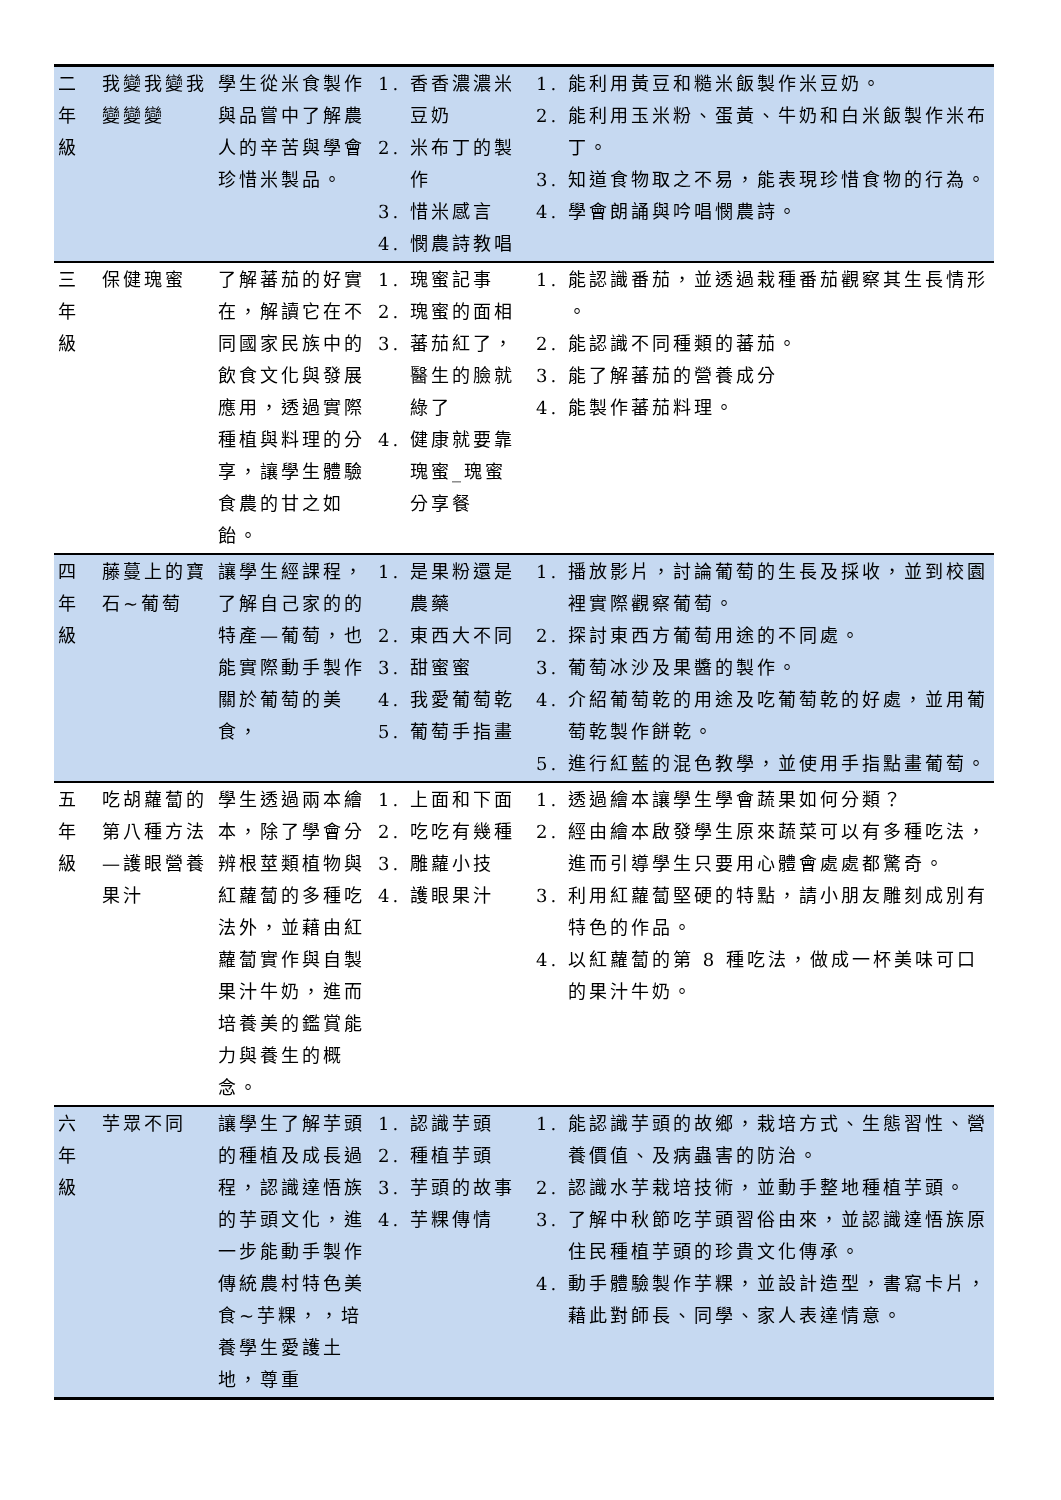| 二年級 | 我變我變我變變變 | 學生從米食製作與品嘗中了解農人的辛苦與學會珍惜米製品。 | 1. 香香濃濃米豆奶 2. 米布丁的製作 3. 惜米感言 4. 憫農詩教唱 | 1. 能利用黃豆和糙米飯製作米豆奶。 2. 能利用玉米粉、蛋黃、牛奶和白米飯製作米布丁。 3. 知道食物取之不易，能表現珍惜食物的行為。 4. 學會朗誦與吟唱憫農詩。 |
| 三年級 | 保健瑰蜜 | 了解蕃茄的好實在，解讀它在不同國家民族中的飲食文化與發展應用，透過實際種植與料理的分享，讓學生體驗食農的甘之如飴。 | 1. 瑰蜜記事 2. 瑰蜜的面相 3. 蕃茄紅了，醫生的臉就綠了 4. 健康就要靠瑰蜜_瑰蜜分享餐 | 1. 能認識番茄，並透過栽種番茄觀察其生長情形 。 2. 能認識不同種類的蕃茄。 3. 能了解蕃茄的營養成分 4. 能製作蕃茄料理。 |
| 四年級 | 藤蔓上的寶石~葡萄 | 讓學生經課程，了解自己家的的特產—葡萄，也能實際動手製作關於葡萄的美食， | 1. 是果粉還是農藥 2. 東西大不同 3. 甜蜜蜜 4. 我愛葡萄乾 5. 葡萄手指畫 | 1. 播放影片，討論葡萄的生長及採收，並到校園裡實際觀察葡萄。 2. 探討東西方葡萄用途的不同處。 3. 葡萄冰沙及果醬的製作。 4. 介紹葡萄乾的用途及吃葡萄乾的好處，並用葡萄乾製作餅乾。 5. 進行紅藍的混色教學，並使用手指點畫葡萄。 |
| 五年級 | 吃胡蘿蔔的第八種方法 —護眼營養果汁 | 學生透過兩本繪本，除了學會分辨根莖類植物與紅蘿蔔的多種吃法外，並藉由紅蘿蔔實作與自製果汁牛奶，進而培養美的鑑賞能力與養生的概念。 | 1. 上面和下面 2. 吃吃有幾種 3. 雕蘿小技 4. 護眼果汁 | 1. 透過繪本讓學生學會蔬果如何分類？ 2. 經由繪本啟發學生原來蔬菜可以有多種吃法，進而引導學生只要用心體會處處都驚奇。 3. 利用紅蘿蔔堅硬的特點，請小朋友雕刻成別有特色的作品。 4. 以紅蘿蔔的第 8 種吃法，做成一杯美味可口的果汁牛奶。 |
| 六年級 | 芋眾不同 | 讓學生了解芋頭的種植及成長過程，認識達悟族的芋頭文化，進一步能動手製作傳統農村特色美食~芋粿，，培養學生愛護土地，尊重 | 1. 認識芋頭 2. 種植芋頭 3. 芋頭的故事 4. 芋粿傳情 | 1. 能認識芋頭的故鄉，栽培方式、生態習性、營養價值、及病蟲害的防治。 2. 認識水芋栽培技術，並動手整地種植芋頭。 3. 了解中秋節吃芋頭習俗由來，並認識達悟族原住民種植芋頭的珍貴文化傳承。 4. 動手體驗製作芋粿，並設計造型，書寫卡片，藉此對師長、同學、家人表達情意。 |